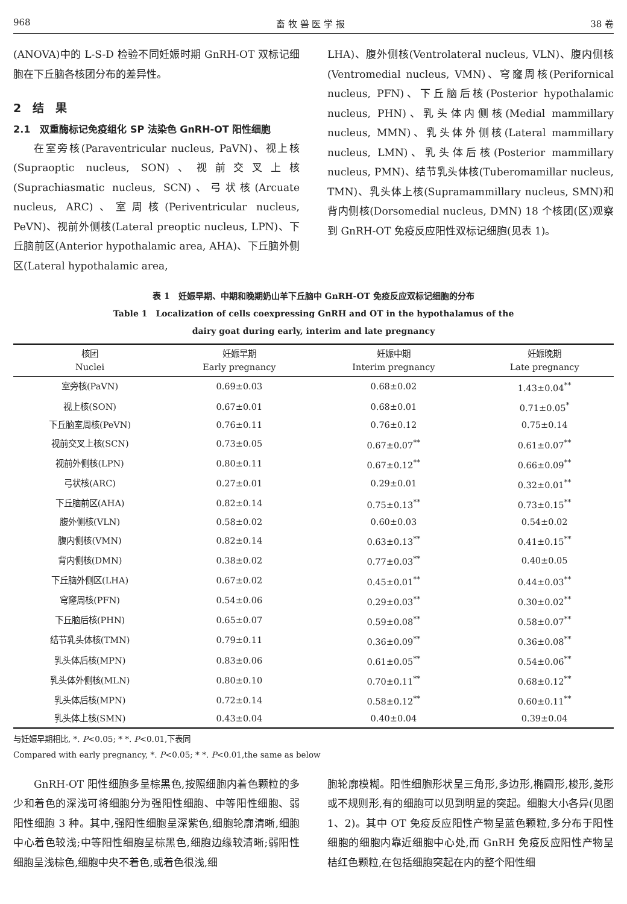968 畜 牧 兽 医 学 报 38 卷
(ANOVA)中的 L-S-D 检验不同妊娠时期 GnRH-OT 双标记细胞在下丘脑各核团分布的差异性。
2　结　果
2.1　双重酶标记免疫组化 SP 法染色 GnRH-OT 阳性细胞
在室旁核(Paraventricular nucleus, PaVN)、视上核(Supraoptic nucleus, SON)、视前交叉上核(Suprachiasmatic nucleus, SCN)、弓状核(Arcuate nucleus, ARC)、室周核(Periventricular nucleus, PeVN)、视前外侧核(Lateral preoptic nucleus, LPN)、下丘脑前区(Anterior hypothalamic area, AHA)、下丘脑外侧区(Lateral hypothalamic area,
LHA)、腹外侧核(Ventrolateral nucleus, VLN)、腹内侧核(Ventromedial nucleus, VMN)、穹窿周核(Perifornical nucleus, PFN)、下丘脑后核(Posterior hypothalamic nucleus, PHN)、乳头体内侧核(Medial mammillary nucleus, MMN)、乳头体外侧核(Lateral mammillary nucleus, LMN)、乳头体后核(Posterior mammillary nucleus, PMN)、结节乳头体核(Tuberomamillar nucleus, TMN)、乳头体上核(Supramammillary nucleus, SMN)和背内侧核(Dorsomedial nucleus, DMN) 18 个核团(区)观察到 GnRH-OT 免疫反应阳性双标记细胞(见表 1)。
表 1　妊娠早期、中期和晚期奶山羊下丘脑中 GnRH-OT 免疫反应双标记细胞的分布
Table 1　Localization of cells coexpressing GnRH and OT in the hypothalamus of the
dairy goat during early, interim and late pregnancy
| 核团 Nuclei | 妊娠早期 Early pregnancy | 妊娠中期 Interim pregnancy | 妊娠晚期 Late pregnancy |
| --- | --- | --- | --- |
| 室旁核(PaVN) | 0.69±0.03 | 0.68±0.02 | 1.43±0.04<sup>**</sup> |
| 视上核(SON) | 0.67±0.01 | 0.68±0.01 | 0.71±0.05<sup>*</sup> |
| 下丘脑室周核(PeVN) | 0.76±0.11 | 0.76±0.12 | 0.75±0.14 |
| 视前交叉上核(SCN) | 0.73±0.05 | 0.67±0.07<sup>**</sup> | 0.61±0.07<sup>**</sup> |
| 视前外侧核(LPN) | 0.80±0.11 | 0.67±0.12<sup>**</sup> | 0.66±0.09<sup>**</sup> |
| 弓状核(ARC) | 0.27±0.01 | 0.29±0.01 | 0.32±0.01<sup>**</sup> |
| 下丘脑前区(AHA) | 0.82±0.14 | 0.75±0.13<sup>**</sup> | 0.73±0.15<sup>**</sup> |
| 腹外侧核(VLN) | 0.58±0.02 | 0.60±0.03 | 0.54±0.02 |
| 腹内侧核(VMN) | 0.82±0.14 | 0.63±0.13<sup>**</sup> | 0.41±0.15<sup>**</sup> |
| 背内侧核(DMN) | 0.38±0.02 | 0.77±0.03<sup>**</sup> | 0.40±0.05 |
| 下丘脑外侧区(LHA) | 0.67±0.02 | 0.45±0.01<sup>**</sup> | 0.44±0.03<sup>**</sup> |
| 穹窿周核(PFN) | 0.54±0.06 | 0.29±0.03<sup>**</sup> | 0.30±0.02<sup>**</sup> |
| 下丘脑后核(PHN) | 0.65±0.07 | 0.59±0.08<sup>**</sup> | 0.58±0.07<sup>**</sup> |
| 结节乳头体核(TMN) | 0.79±0.11 | 0.36±0.09<sup>**</sup> | 0.36±0.08<sup>**</sup> |
| 乳头体后核(MPN) | 0.83±0.06 | 0.61±0.05<sup>**</sup> | 0.54±0.06<sup>**</sup> |
| 乳头体外侧核(MLN) | 0.80±0.10 | 0.70±0.11<sup>**</sup> | 0.68±0.12<sup>**</sup> |
| 乳头体后核(MPN) | 0.72±0.14 | 0.58±0.12<sup>**</sup> | 0.60±0.11<sup>**</sup> |
| 乳头体上核(SMN) | 0.43±0.04 | 0.40±0.04 | 0.39±0.04 |
与妊娠早期相比, *. P<0.05; * *. P<0.01,下表同
Compared with early pregnancy, *. P<0.05; * *. P<0.01,the same as below
GnRH-OT 阳性细胞多呈棕黑色,按照细胞内着色颗粒的多少和着色的深浅可将细胞分为强阳性细胞、中等阳性细胞、弱阳性细胞 3 种。其中,强阳性细胞呈深紫色,细胞轮廓清晰,细胞中心着色较浅;中等阳性细胞呈棕黑色,细胞边缘较清晰;弱阳性细胞呈浅棕色,细胞中央不着色,或着色很浅,细
胞轮廓模糊。阳性细胞形状呈三角形,多边形,椭圆形,梭形,菱形或不规则形,有的细胞可以见到明显的突起。细胞大小各异(见图 1、2)。其中 OT 免疫反应阳性产物呈蓝色颗粒,多分布于阳性细胞的细胞内靠近细胞中心处,而 GnRH 免疫反应阳性产物呈桔红色颗粒,在包括细胞突起在内的整个阳性细